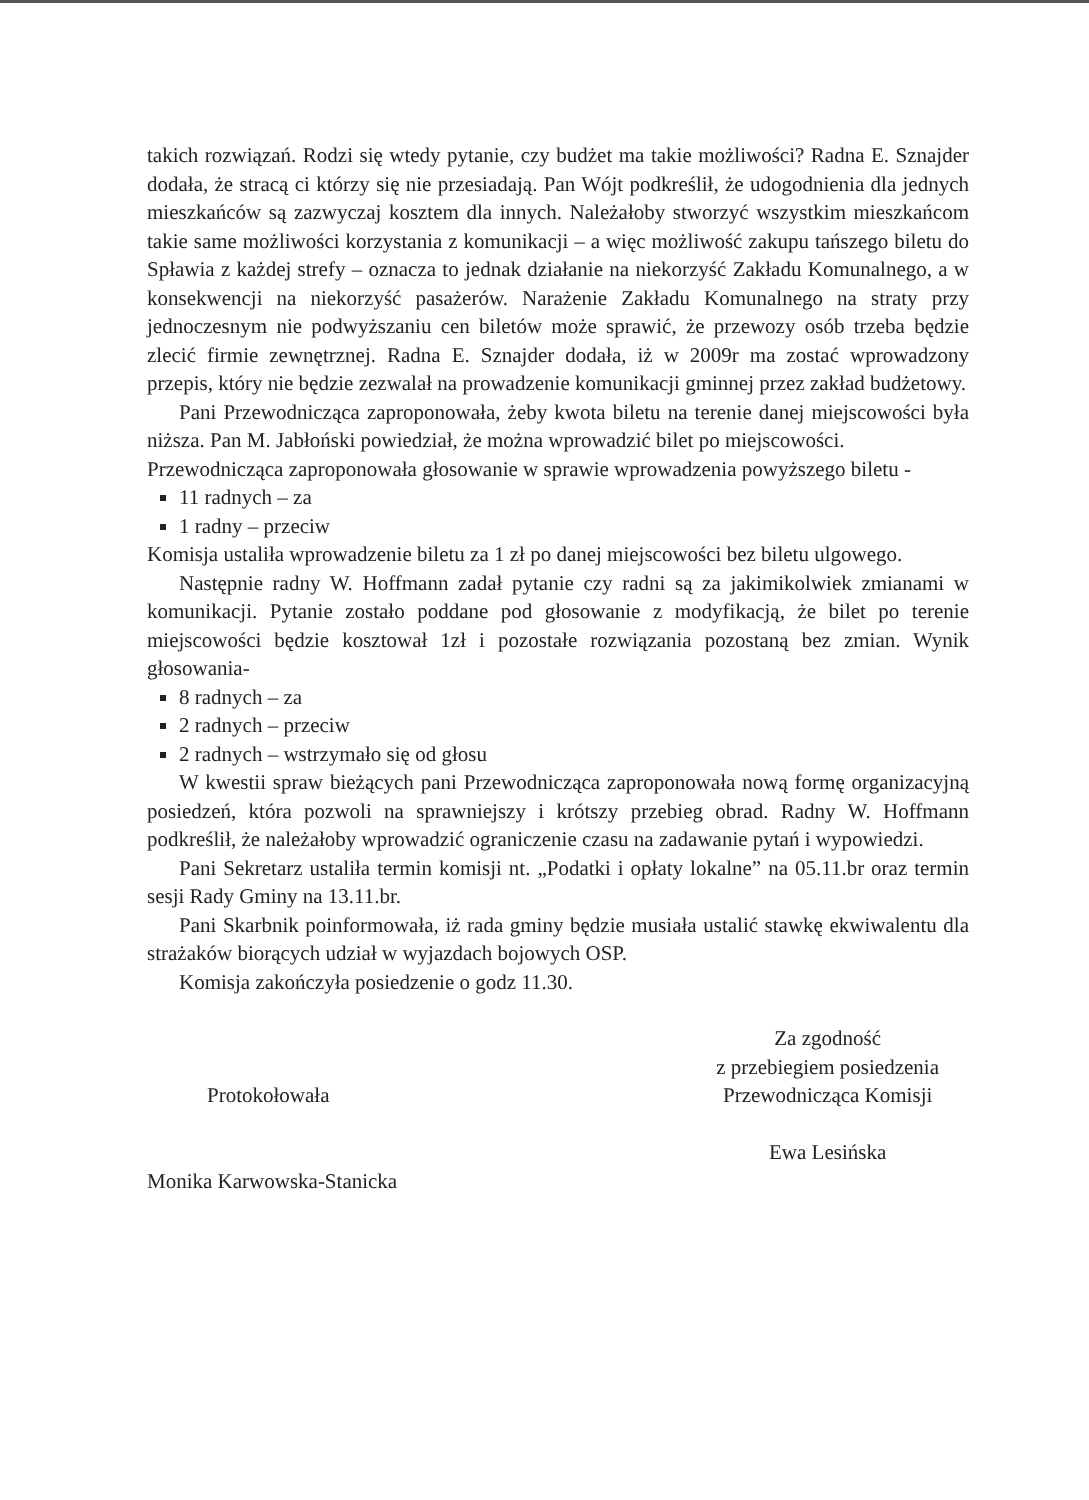takich rozwiązań. Rodzi się wtedy pytanie, czy budżet ma takie możliwości? Radna E. Sznajder dodała, że stracą ci którzy się nie przesiadają. Pan Wójt podkreślił, że udogodnienia dla jednych mieszkańców są zazwyczaj kosztem dla innych. Należałoby stworzyć wszystkim mieszkańcom takie same możliwości korzystania z komunikacji – a więc możliwość zakupu tańszego biletu do Spławia z każdej strefy – oznacza to jednak działanie na niekorzyść Zakładu Komunalnego, a w konsekwencji na niekorzyść pasażerów. Narażenie Zakładu Komunalnego na straty przy jednoczesnym nie podwyższaniu cen biletów może sprawić, że przewozy osób trzeba będzie zlecić firmie zewnętrznej. Radna E. Sznajder dodała, iż w 2009r ma zostać wprowadzony przepis, który nie będzie zezwalał na prowadzenie komunikacji gminnej przez zakład budżetowy.
Pani Przewodnicząca zaproponowała, żeby kwota biletu na terenie danej miejscowości była niższa. Pan M. Jabłoński powiedział, że można wprowadzić bilet po miejscowości.
Przewodnicząca zaproponowała głosowanie w sprawie wprowadzenia powyższego biletu -
11 radnych – za
1 radny – przeciw
Komisja ustaliła wprowadzenie biletu za 1 zł po danej miejscowości bez biletu ulgowego.
Następnie radny W. Hoffmann zadał pytanie czy radni są za jakimikolwiek zmianami w komunikacji. Pytanie zostało poddane pod głosowanie z modyfikacją, że bilet po terenie miejscowości będzie kosztował 1zł i pozostałe rozwiązania pozostaną bez zmian. Wynik głosowania-
8 radnych – za
2 radnych – przeciw
2 radnych – wstrzymało się od głosu
W kwestii spraw bieżących pani Przewodnicząca zaproponowała nową formę organizacyjną posiedzeń, która pozwoli na sprawniejszy i krótszy przebieg obrad. Radny W. Hoffmann podkreślił, że należałoby wprowadzić ograniczenie czasu na zadawanie pytań i wypowiedzi.
Pani Sekretarz ustaliła termin komisji nt. „Podatki i opłaty lokalne” na 05.11.br oraz termin sesji Rady Gminy na 13.11.br.
Pani Skarbnik poinformowała, iż rada gminy będzie musiała ustalić stawkę ekwiwalentu dla strażaków biorących udział w wyjazdach bojowych OSP.
Komisja zakończyła posiedzenie o godz 11.30.
Protokołowała
Monika Karwowska-Stanicka
Za zgodność
z przebiegiem posiedzenia
Przewodnicząca Komisji
Ewa Lesińska